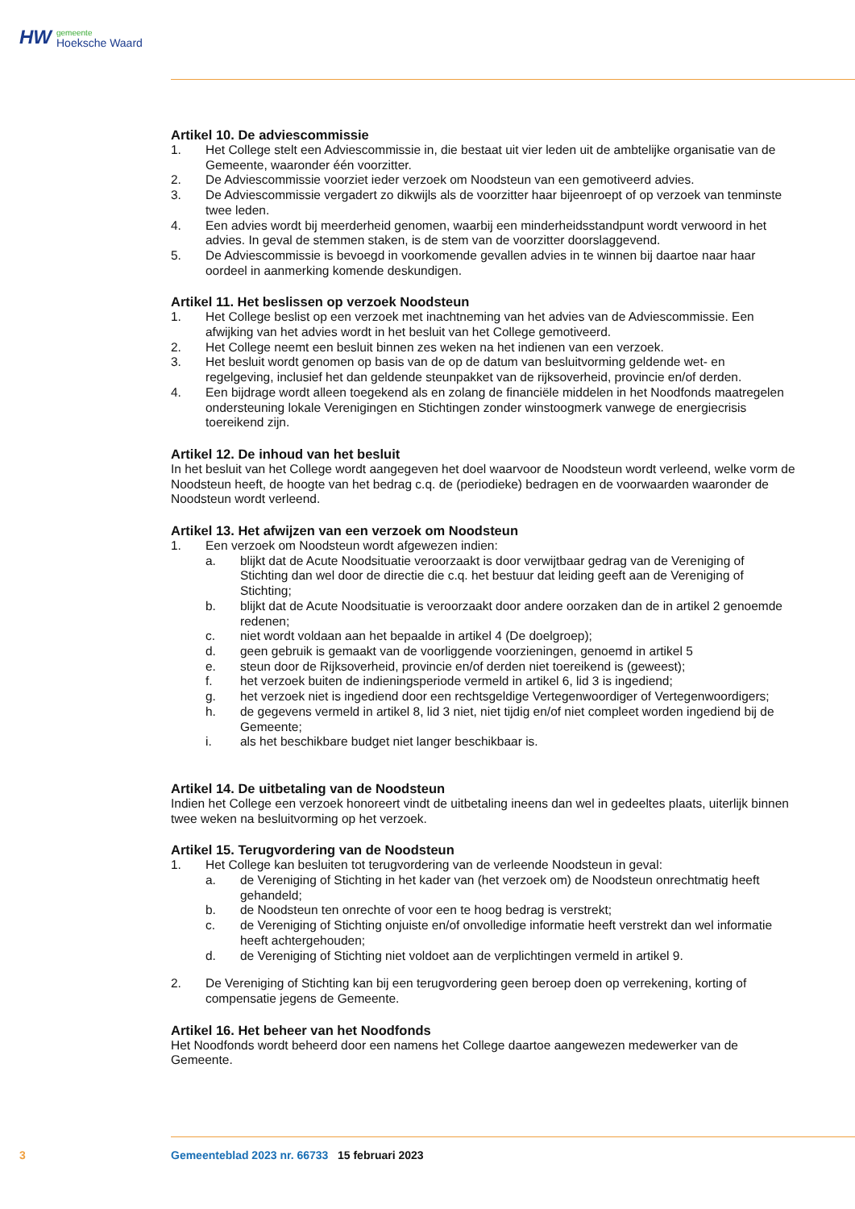HW gemeente
Hoeksche Waard
Artikel 10. De adviescommissie
1. Het College stelt een Adviescommissie in, die bestaat uit vier leden uit de ambtelijke organisatie van de Gemeente, waaronder één voorzitter.
2. De Adviescommissie voorziet ieder verzoek om Noodsteun van een gemotiveerd advies.
3. De Adviescommissie vergadert zo dikwijls als de voorzitter haar bijeenroept of op verzoek van tenminste twee leden.
4. Een advies wordt bij meerderheid genomen, waarbij een minderheidsstandpunt wordt verwoord in het advies. In geval de stemmen staken, is de stem van de voorzitter doorslaggevend.
5. De Adviescommissie is bevoegd in voorkomende gevallen advies in te winnen bij daartoe naar haar oordeel in aanmerking komende deskundigen.
Artikel 11. Het beslissen op verzoek Noodsteun
1. Het College beslist op een verzoek met inachtneming van het advies van de Adviescommissie. Een afwijking van het advies wordt in het besluit van het College gemotiveerd.
2. Het College neemt een besluit binnen zes weken na het indienen van een verzoek.
3. Het besluit wordt genomen op basis van de op de datum van besluitvorming geldende wet- en regelgeving, inclusief het dan geldende steunpakket van de rijksoverheid, provincie en/of derden.
4. Een bijdrage wordt alleen toegekend als en zolang de financiële middelen in het Noodfonds maatregelen ondersteuning lokale Verenigingen en Stichtingen zonder winstoogmerk vanwege de energiecrisis toereikend zijn.
Artikel 12. De inhoud van het besluit
In het besluit van het College wordt aangegeven het doel waarvoor de Noodsteun wordt verleend, welke vorm de Noodsteun heeft, de hoogte van het bedrag c.q. de (periodieke) bedragen en de voorwaarden waaronder de Noodsteun wordt verleend.
Artikel 13. Het afwijzen van een verzoek om Noodsteun
1. Een verzoek om Noodsteun wordt afgewezen indien:
a. blijkt dat de Acute Noodsituatie veroorzaakt is door verwijtbaar gedrag van de Vereniging of Stichting dan wel door de directie die c.q. het bestuur dat leiding geeft aan de Vereniging of Stichting;
b. blijkt dat de Acute Noodsituatie is veroorzaakt door andere oorzaken dan de in artikel 2 genoemde redenen;
c. niet wordt voldaan aan het bepaalde in artikel 4 (De doelgroep);
d. geen gebruik is gemaakt van de voorliggende voorzieningen, genoemd in artikel 5
e. steun door de Rijksoverheid, provincie en/of derden niet toereikend is (geweest);
f. het verzoek buiten de indieningsperiode vermeld in artikel 6, lid 3 is ingediend;
g. het verzoek niet is ingediend door een rechtsgeldige Vertegenwoordiger of Vertegenwoordigers;
h. de gegevens vermeld in artikel 8, lid 3 niet, niet tijdig en/of niet compleet worden ingediend bij de Gemeente;
i. als het beschikbare budget niet langer beschikbaar is.
Artikel 14. De uitbetaling van de Noodsteun
Indien het College een verzoek honoreert vindt de uitbetaling ineens dan wel in gedeeltes plaats, uiterlijk binnen twee weken na besluitvorming op het verzoek.
Artikel 15. Terugvordering van de Noodsteun
1. Het College kan besluiten tot terugvordering van de verleende Noodsteun in geval:
a. de Vereniging of Stichting in het kader van (het verzoek om) de Noodsteun onrechtmatig heeft gehandeld;
b. de Noodsteun ten onrechte of voor een te hoog bedrag is verstrekt;
c. de Vereniging of Stichting onjuiste en/of onvolledige informatie heeft verstrekt dan wel informatie heeft achtergehouden;
d. de Vereniging of Stichting niet voldoet aan de verplichtingen vermeld in artikel 9.
2. De Vereniging of Stichting kan bij een terugvordering geen beroep doen op verrekening, korting of compensatie jegens de Gemeente.
Artikel 16. Het beheer van het Noodfonds
Het Noodfonds wordt beheerd door een namens het College daartoe aangewezen medewerker van de Gemeente.
3 Gemeenteblad 2023 nr. 66733 15 februari 2023